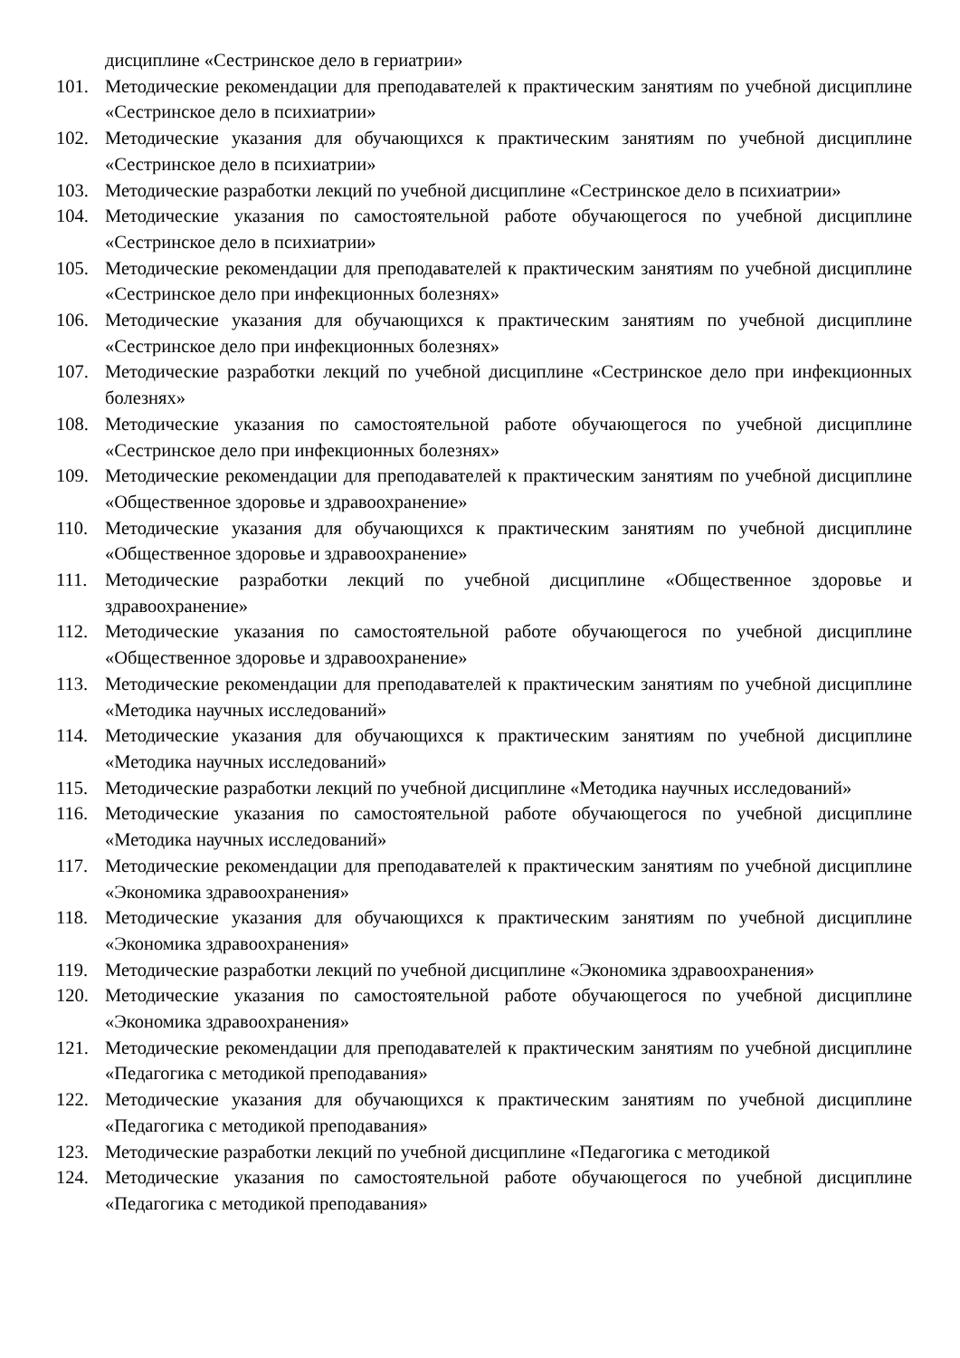дисциплине «Сестринское дело в гериатрии»
101. Методические рекомендации для преподавателей к практическим занятиям по учебной дисциплине «Сестринское дело в психиатрии»
102. Методические указания для обучающихся к практическим занятиям по учебной дисциплине «Сестринское дело в психиатрии»
103. Методические разработки лекций по учебной дисциплине «Сестринское дело в психиатрии»
104. Методические указания по самостоятельной работе обучающегося по учебной дисциплине «Сестринское дело в психиатрии»
105. Методические рекомендации для преподавателей к практическим занятиям по учебной дисциплине «Сестринское дело при инфекционных болезнях»
106. Методические указания для обучающихся к практическим занятиям по учебной дисциплине «Сестринское дело при инфекционных болезнях»
107. Методические разработки лекций по учебной дисциплине «Сестринское дело при инфекционных болезнях»
108. Методические указания по самостоятельной работе обучающегося по учебной дисциплине «Сестринское дело при инфекционных болезнях»
109. Методические рекомендации для преподавателей к практическим занятиям по учебной дисциплине «Общественное здоровье и здравоохранение»
110. Методические указания для обучающихся к практическим занятиям по учебной дисциплине «Общественное здоровье и здравоохранение»
111. Методические разработки лекций по учебной дисциплине «Общественное здоровье и здравоохранение»
112. Методические указания по самостоятельной работе обучающегося по учебной дисциплине «Общественное здоровье и здравоохранение»
113. Методические рекомендации для преподавателей к практическим занятиям по учебной дисциплине «Методика научных исследований»
114. Методические указания для обучающихся к практическим занятиям по учебной дисциплине «Методика научных исследований»
115. Методические разработки лекций по учебной дисциплине «Методика научных исследований»
116. Методические указания по самостоятельной работе обучающегося по учебной дисциплине «Методика научных исследований»
117. Методические рекомендации для преподавателей к практическим занятиям по учебной дисциплине «Экономика здравоохранения»
118. Методические указания для обучающихся к практическим занятиям по учебной дисциплине «Экономика здравоохранения»
119. Методические разработки лекций по учебной дисциплине «Экономика здравоохранения»
120. Методические указания по самостоятельной работе обучающегося по учебной дисциплине «Экономика здравоохранения»
121. Методические рекомендации для преподавателей к практическим занятиям по учебной дисциплине «Педагогика с методикой преподавания»
122. Методические указания для обучающихся к практическим занятиям по учебной дисциплине «Педагогика с методикой преподавания»
123. Методические разработки лекций по учебной дисциплине «Педагогика с методикой
124. Методические указания по самостоятельной работе обучающегося по учебной дисциплине «Педагогика с методикой преподавания»